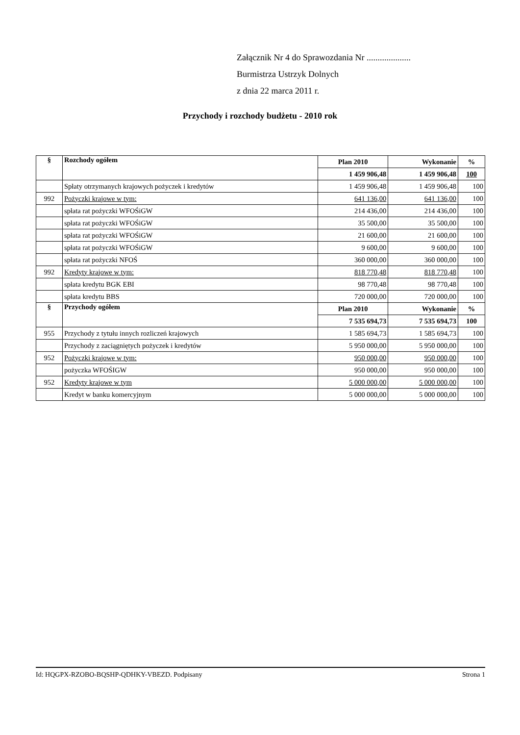Załącznik Nr 4 do Sprawozdania Nr ....................
Burmistrza Ustrzyk Dolnych
z dnia 22 marca 2011 r.
Przychody i rozchody budżetu - 2010 rok
| § | Rozchody ogółem | Plan 2010 | Wykonanie | % |
| --- | --- | --- | --- | --- |
| | | 1 459 906,48 | 1 459 906,48 | 100 |
| | Spłaty otrzymanych krajowych pożyczek i kredytów | 1 459 906,48 | 1 459 906,48 | 100 |
| 992 | Pożyczki krajowe w tym: | 641 136,00 | 641 136,00 | 100 |
| | spłata rat pożyczki WFOŚiGW | 214 436,00 | 214 436,00 | 100 |
| | spłata rat pożyczki WFOŚiGW | 35 500,00 | 35 500,00 | 100 |
| | spłata rat pożyczki WFOŚiGW | 21 600,00 | 21 600,00 | 100 |
| | spłata rat pożyczki WFOŚiGW | 9 600,00 | 9 600,00 | 100 |
| | spłata rat pożyczki NFOŚ | 360 000,00 | 360 000,00 | 100 |
| 992 | Kredyty krajowe w tym: | 818 770,48 | 818 770,48 | 100 |
| | spłata kredytu BGK EBI | 98 770,48 | 98 770,48 | 100 |
| | spłata kredytu BBS | 720 000,00 | 720 000,00 | 100 |
| § | Przychody ogółem | Plan 2010 | Wykonanie | % |
| | | 7 535 694,73 | 7 535 694,73 | 100 |
| 955 | Przychody z tytułu innych rozliczeń krajowych | 1 585 694,73 | 1 585 694,73 | 100 |
| | Przychody z zaciągniętych pożyczek i kredytów | 5 950 000,00 | 5 950 000,00 | 100 |
| 952 | Pożyczki krajowe w tym: | 950 000,00 | 950 000,00 | 100 |
| | pożyczka WFOŚIGW | 950 000,00 | 950 000,00 | 100 |
| 952 | Kredyty krajowe w tym | 5 000 000,00 | 5 000 000,00 | 100 |
| | Kredyt w banku komercyjnym | 5 000 000,00 | 5 000 000,00 | 100 |
Id: HQGPX-RZOBO-BQSHP-QDHKY-VBEZD. Podpisany Strona 1